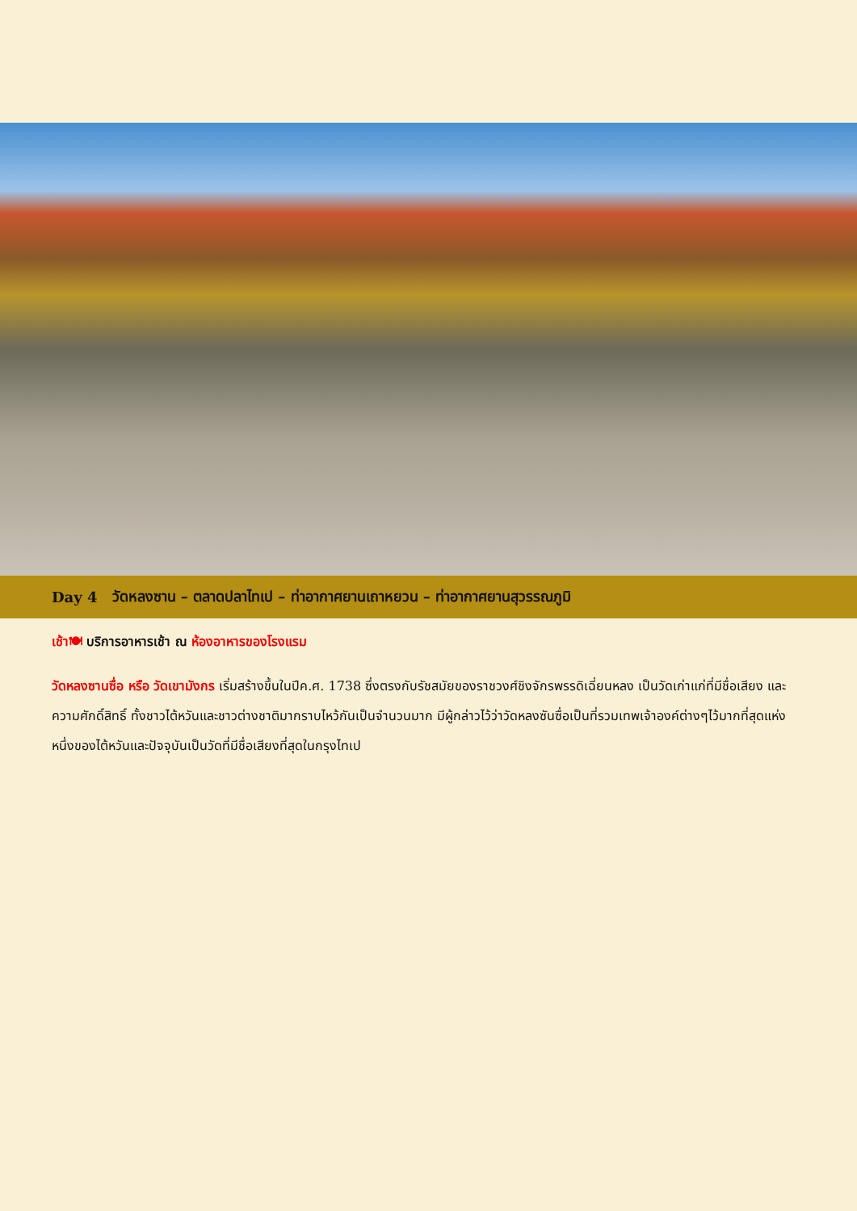Day 4 วัดหลงซาน – ตลาดปลาไทเป – ท่าอากาศยานเถาหยวน – ท่าอากาศยานสุวรรณภูมิ
เช้า🍽 บริการอาหารเช้า ณ ห้องอาหารของโรงแรม
วัดหลงซานซื่อ หรือ วัดเขามังกร เริ่มสร้างขึ้นในปีค.ศ. 1738 ซึ่งตรงกับรัชสมัยของราชวงศ์ชิงจักรพรรดิเฉี่ยนหลง เป็นวัดเก่าแก่ที่มีชื่อเสียง และความศักดิ์สิทธิ์ ทั้งชาวไต้หวันและชาวต่างชาติมากราบไหว้กันเป็นจำนวนมาก มีผู้กล่าวไว้ว่าวัดหลงซันซื่อเป็นที่รวมเทพเจ้าองค์ต่างๆไว้มากที่สุดแห่งหนึ่งของไต้หวันและปัจจุบันเป็นวัดที่มีชื่อเสียงที่สุดในกรุงไทเป